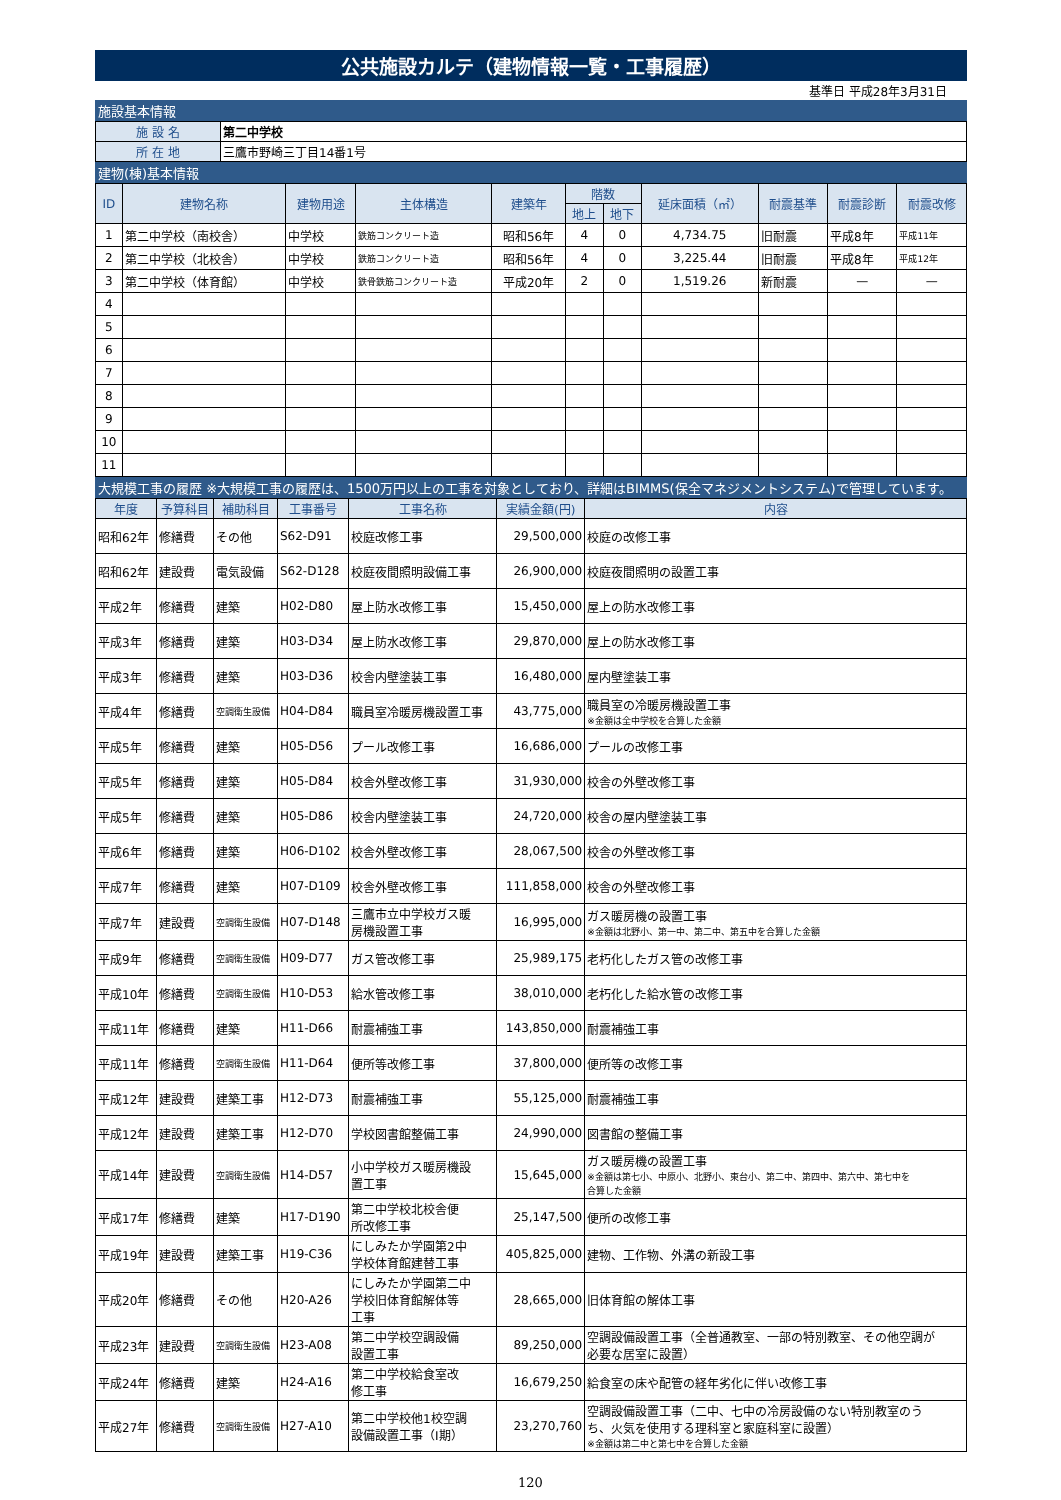公共施設カルテ（建物情報一覧・工事履歴）
基準日 平成28年3月31日
施設基本情報
| 施 設 名 | 第二中学校 |
| 所 在 地 | 三鷹市野崎三丁目14番1号 |
建物(棟)基本情報
| ID | 建物名称 | 建物用途 | 主体構造 | 建築年 | 階数 | | 延床面積（㎡） | 耐震基準 | 耐震診断 | 耐震改修 |
| --- | --- | --- | --- | --- | --- | --- | --- | --- | --- | --- |
| | | | | | 地上 | 地下 | | | | |
| 1 | 第二中学校（南校舎） | 中学校 | 鉄筋コンクリート造 | 昭和56年 | 4 | 0 | 4,734.75 | 旧耐震 | 平成8年 | 平成11年 |
| 2 | 第二中学校（北校舎） | 中学校 | 鉄筋コンクリート造 | 昭和56年 | 4 | 0 | 3,225.44 | 旧耐震 | 平成8年 | 平成12年 |
| 3 | 第二中学校（体育館） | 中学校 | 鉄骨鉄筋コンクリート造 | 平成20年 | 2 | 0 | 1,519.26 | 新耐震 | — | — |
| 4 | | | | | | | | | | |
| 5 | | | | | | | | | | |
| 6 | | | | | | | | | | |
| 7 | | | | | | | | | | |
| 8 | | | | | | | | | | |
| 9 | | | | | | | | | | |
| 10 | | | | | | | | | | |
| 11 | | | | | | | | | | |
大規模工事の履歴 ※大規模工事の履歴は、1500万円以上の工事を対象としており、詳細はBIMMS(保全マネジメントシステム)で管理しています。
| 年度 | 予算科目 | 補助科目 | 工事番号 | 工事名称 | 実績金額(円) | 内容 |
| --- | --- | --- | --- | --- | --- | --- |
| 昭和62年 | 修繕費 | その他 | S62-D91 | 校庭改修工事 | 29,500,000 | 校庭の改修工事 |
| 昭和62年 | 建設費 | 電気設備 | S62-D128 | 校庭夜間照明設備工事 | 26,900,000 | 校庭夜間照明の設置工事 |
| 平成2年 | 修繕費 | 建築 | H02-D80 | 屋上防水改修工事 | 15,450,000 | 屋上の防水改修工事 |
| 平成3年 | 修繕費 | 建築 | H03-D34 | 屋上防水改修工事 | 29,870,000 | 屋上の防水改修工事 |
| 平成3年 | 修繕費 | 建築 | H03-D36 | 校舎内壁塗装工事 | 16,480,000 | 屋内壁塗装工事 |
| 平成4年 | 修繕費 | 空調衛生設備 | H04-D84 | 職員室冷暖房機設置工事 | 43,775,000 | 職員室の冷暖房機設置工事 ※金額は全中学校を合算した金額 |
| 平成5年 | 修繕費 | 建築 | H05-D56 | プール改修工事 | 16,686,000 | プールの改修工事 |
| 平成5年 | 修繕費 | 建築 | H05-D84 | 校舎外壁改修工事 | 31,930,000 | 校舎の外壁改修工事 |
| 平成5年 | 修繕費 | 建築 | H05-D86 | 校舎内壁塗装工事 | 24,720,000 | 校舎の屋内壁塗装工事 |
| 平成6年 | 修繕費 | 建築 | H06-D102 | 校舎外壁改修工事 | 28,067,500 | 校舎の外壁改修工事 |
| 平成7年 | 修繕費 | 建築 | H07-D109 | 校舎外壁改修工事 | 111,858,000 | 校舎の外壁改修工事 |
| 平成7年 | 建設費 | 空調衛生設備 | H07-D148 | 三鷹市立中学校ガス暖 房機設置工事 | 16,995,000 | ガス暖房機の設置工事 ※金額は北野小、第一中、第二中、第五中を合算した金額 |
| 平成9年 | 修繕費 | 空調衛生設備 | H09-D77 | ガス管改修工事 | 25,989,175 | 老朽化したガス管の改修工事 |
| 平成10年 | 修繕費 | 空調衛生設備 | H10-D53 | 給水管改修工事 | 38,010,000 | 老朽化した給水管の改修工事 |
| 平成11年 | 修繕費 | 建築 | H11-D66 | 耐震補強工事 | 143,850,000 | 耐震補強工事 |
| 平成11年 | 修繕費 | 空調衛生設備 | H11-D64 | 便所等改修工事 | 37,800,000 | 便所等の改修工事 |
| 平成12年 | 建設費 | 建築工事 | H12-D73 | 耐震補強工事 | 55,125,000 | 耐震補強工事 |
| 平成12年 | 建設費 | 建築工事 | H12-D70 | 学校図書館整備工事 | 24,990,000 | 図書館の整備工事 |
| 平成14年 | 建設費 | 空調衛生設備 | H14-D57 | 小中学校ガス暖房機設 置工事 | 15,645,000 | ガス暖房機の設置工事 ※金額は第七小、中原小、北野小、東台小、第二中、第四中、第六中、第七中を 合算した金額 |
| 平成17年 | 修繕費 | 建築 | H17-D190 | 第二中学校北校舎便 所改修工事 | 25,147,500 | 便所の改修工事 |
| 平成19年 | 建設費 | 建築工事 | H19-C36 | にしみたか学園第2中 学校体育館建替工事 | 405,825,000 | 建物、工作物、外溝の新設工事 |
| 平成20年 | 修繕費 | その他 | H20-A26 | にしみたか学園第二中 学校旧体育館解体等 工事 | 28,665,000 | 旧体育館の解体工事 |
| 平成23年 | 建設費 | 空調衛生設備 | H23-A08 | 第二中学校空調設備 設置工事 | 89,250,000 | 空調設備設置工事（全普通教室、一部の特別教室、その他空調が 必要な居室に設置） |
| 平成24年 | 修繕費 | 建築 | H24-A16 | 第二中学校給食室改 修工事 | 16,679,250 | 給食室の床や配管の経年劣化に伴い改修工事 |
| 平成27年 | 修繕費 | 空調衛生設備 | H27-A10 | 第二中学校他1校空調 設備設置工事（Ⅰ期） | 23,270,760 | 空調設備設置工事（二中、七中の冷房設備のない特別教室のう ち、火気を使用する理科室と家庭科室に設置） ※金額は第二中と第七中を合算した金額 |
120